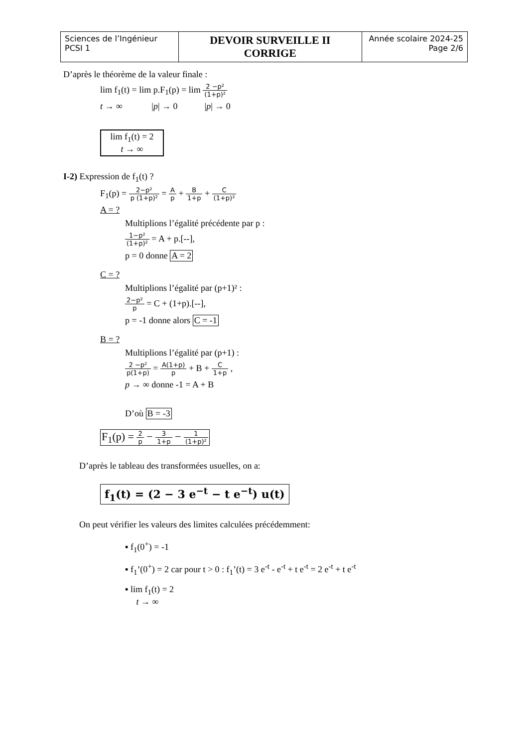| Sciences de l’Ingénieur PCSI 1 | DEVOIR SURVEILLE II CORRIGE | Année scolaire 2024-25 Page 2/6 |
D’après le théorème de la valeur finale :
lim f<sub>1</sub>(t) = lim p.F<sub>1</sub>(p) = lim 2 −p² (1+p)²
t → ∞ |p| → 0 |p| → 0
lim f<sub>1</sub>(t) = 2
t → ∞
I-2) Expression de f<sub>1</sub>(t) ?
F<sub>1</sub>(p) = 2−p² p (1+p)² = A p + B 1+p + C (1+p)²
A = ?
Multiplions l’égalité précédente par p :
1−p² (1+p)² = A + p.[--],
p = 0 donne A = 2
C = ?
Multiplions l’égalité par (p+1)² :
2−p² p = C + (1+p).[--],
p = -1 donne alors C = -1
B = ?
Multiplions l’égalité par (p+1) :
2 −p² p(1+p) = A(1+p) p + B + C 1+p ,
p → ∞ donne -1 = A + B
D’où B = -3
F<sub>1</sub>(p) = 2 p − 3 1+p − 1 (1+p)²
D’après le tableau des transformées usuelles, on a:
f<sub>1</sub>(t) = (2 − 3 e<sup>−t</sup> − t e<sup>−t</sup>) u(t)
On peut vérifier les valeurs des limites calculées précédemment:
▪ f<sub>1</sub>(0<sup>+</sup>) = -1
▪ f<sub>1</sub>’(0<sup>+</sup>) = 2 car pour t > 0 : f<sub>1</sub>’(t) = 3 e<sup>-t</sup> - e<sup>-t</sup> + t e<sup>-t</sup> = 2 e<sup>-t</sup> + t e<sup>-t</sup>
▪ lim f<sub>1</sub>(t) = 2
t → ∞